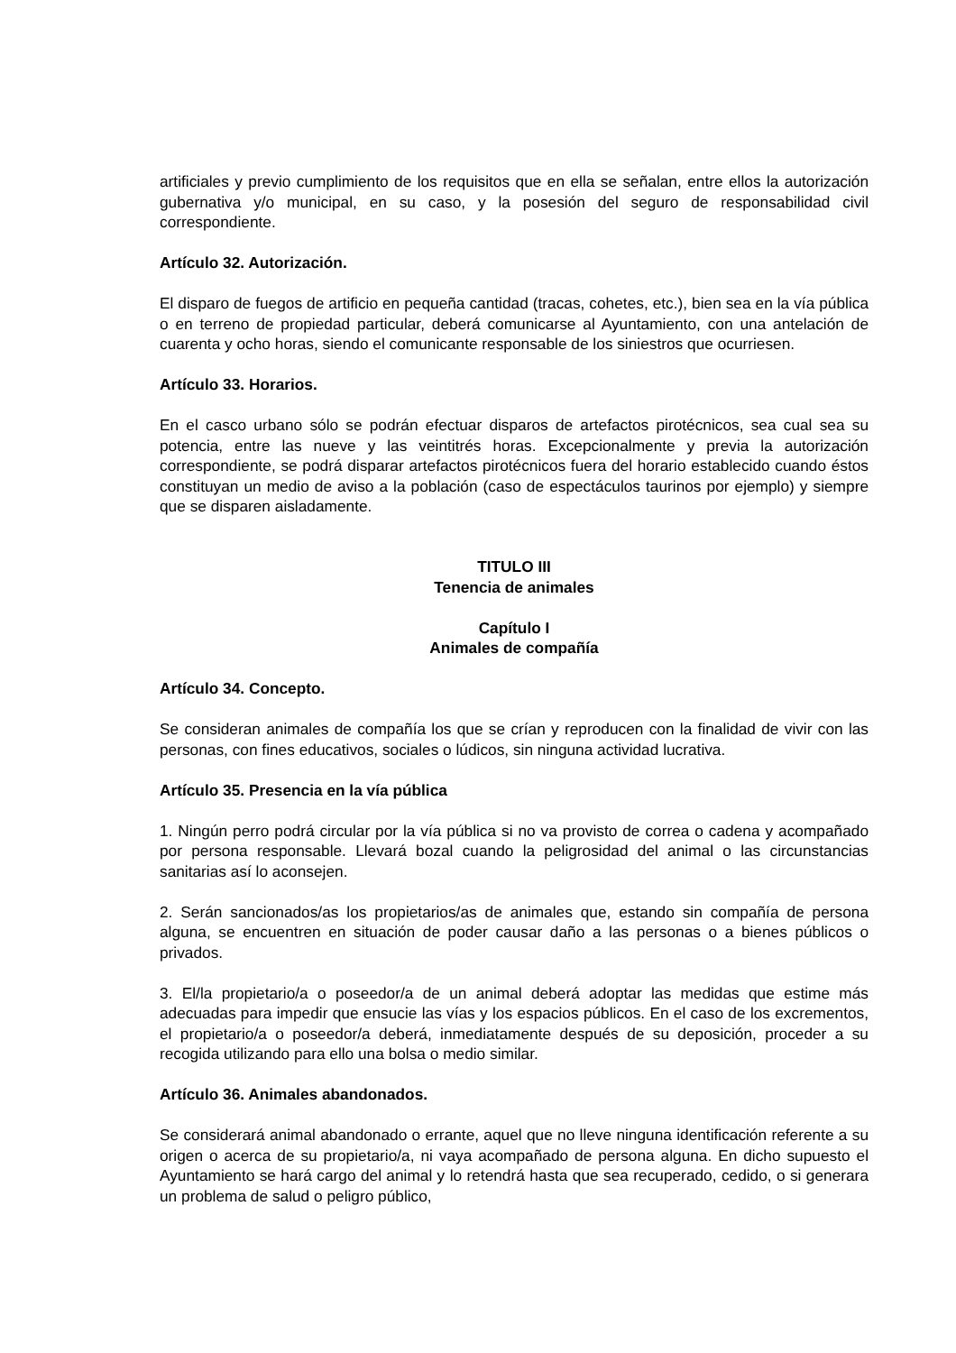artificiales y previo cumplimiento de los requisitos que en ella se señalan, entre ellos la autorización gubernativa y/o municipal, en su caso, y la posesión del seguro de responsabilidad civil correspondiente.
Artículo 32. Autorización.
El disparo de fuegos de artificio en pequeña cantidad (tracas, cohetes, etc.), bien sea en la vía pública o en terreno de propiedad particular, deberá comunicarse al Ayuntamiento, con una antelación de cuarenta y ocho horas, siendo el comunicante responsable de los siniestros que ocurriesen.
Artículo 33. Horarios.
En el casco urbano sólo se podrán efectuar disparos de artefactos pirotécnicos, sea cual sea su potencia, entre las nueve y las veintitrés horas. Excepcionalmente y previa la autorización correspondiente, se podrá disparar artefactos pirotécnicos fuera del horario establecido cuando éstos constituyan un medio de aviso a la población (caso de espectáculos taurinos por ejemplo) y siempre que se disparen aisladamente.
TITULO III
Tenencia de animales
Capítulo I
Animales de compañía
Artículo 34. Concepto.
Se consideran animales de compañía los que se crían y reproducen con la finalidad de vivir con las personas, con fines educativos, sociales o lúdicos, sin ninguna actividad lucrativa.
Artículo 35. Presencia en la vía pública
1. Ningún perro podrá circular por la vía pública si no va provisto de correa o cadena y acompañado por persona responsable. Llevará bozal cuando la peligrosidad del animal o las circunstancias sanitarias así lo aconsejen.
2. Serán sancionados/as los propietarios/as de animales que, estando sin compañía de persona alguna, se encuentren en situación de poder causar daño a las personas o a bienes públicos o privados.
3. El/la propietario/a o poseedor/a de un animal deberá adoptar las medidas que estime más adecuadas para impedir que ensucie las vías y los espacios públicos. En el caso de los excrementos, el propietario/a o poseedor/a deberá, inmediatamente después de su deposición, proceder a su recogida utilizando para ello una bolsa o medio similar.
Artículo 36. Animales abandonados.
Se considerará animal abandonado o errante, aquel que no lleve ninguna identificación referente a su origen o acerca de su propietario/a, ni vaya acompañado de persona alguna. En dicho supuesto el Ayuntamiento se hará cargo del animal y lo retendrá hasta que sea recuperado, cedido, o si generara un problema de salud o peligro público,